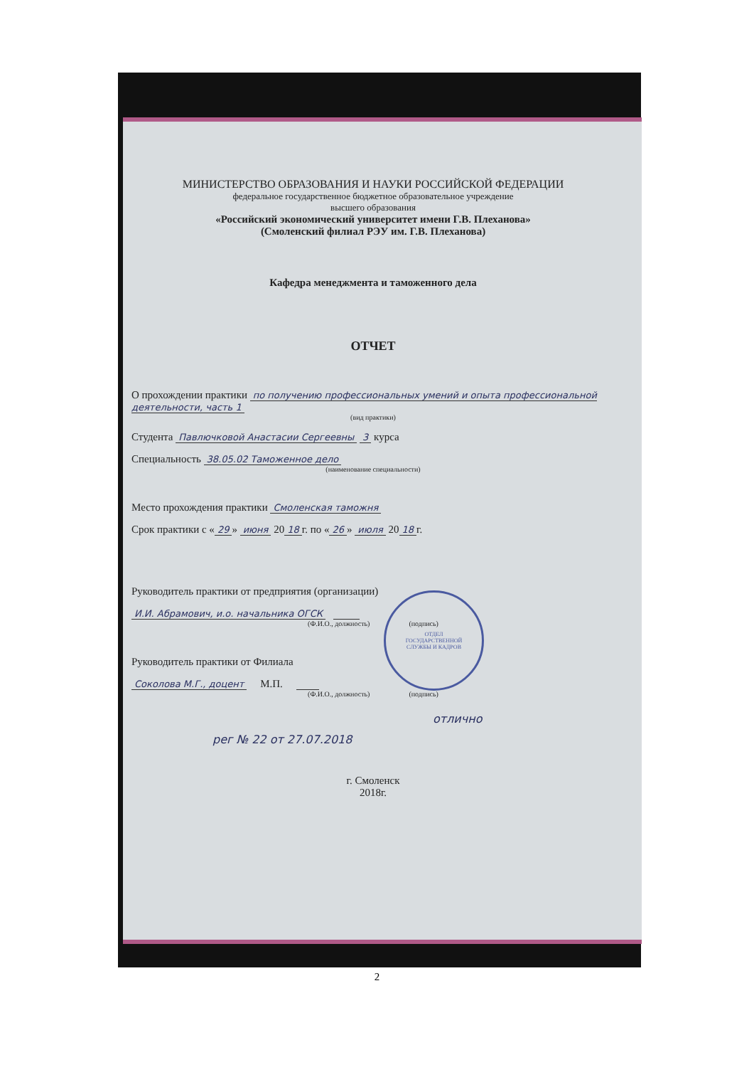МИНИСТЕРСТВО ОБРАЗОВАНИЯ И НАУКИ РОССИЙСКОЙ ФЕДЕРАЦИИ
федеральное государственное бюджетное образовательное учреждение
высшего образования
«Российский экономический университет имени Г.В. Плеханова»
(Смоленский филиал РЭУ им. Г.В. Плеханова)
Кафедра менеджмента и таможенного дела
ОТЧЕТ
О прохождении практики по получению профессиональных умений и опыта профессиональной деятельности, часть 1
(вид практики)
Студента Павлючковой Анастасии Сергеевны 3 курса
Специальность 38.05.02 Таможенное дело
(наименование специальности)
Место прохождения практики Смоленская таможня
Срок практики с « 29 » июня 20 18 г. по « 26 » июля 20 18 г.
Руководитель практики от предприятия (организации)
И.И. Абрамович, и.о. начальника ОГСК
(Ф.И.О., должность) (подпись)
Руководитель практики от Филиала
Соколова М.Г., доцент М.П.
(Ф.И.О., должность) (подпись)
отлично
рег № 22 от 27.07.2018
г. Смоленск
2018г.
ОТДЕЛ
ГОСУДАРСТВЕННОЙ
СЛУЖБЫ И КАДРОВ
2